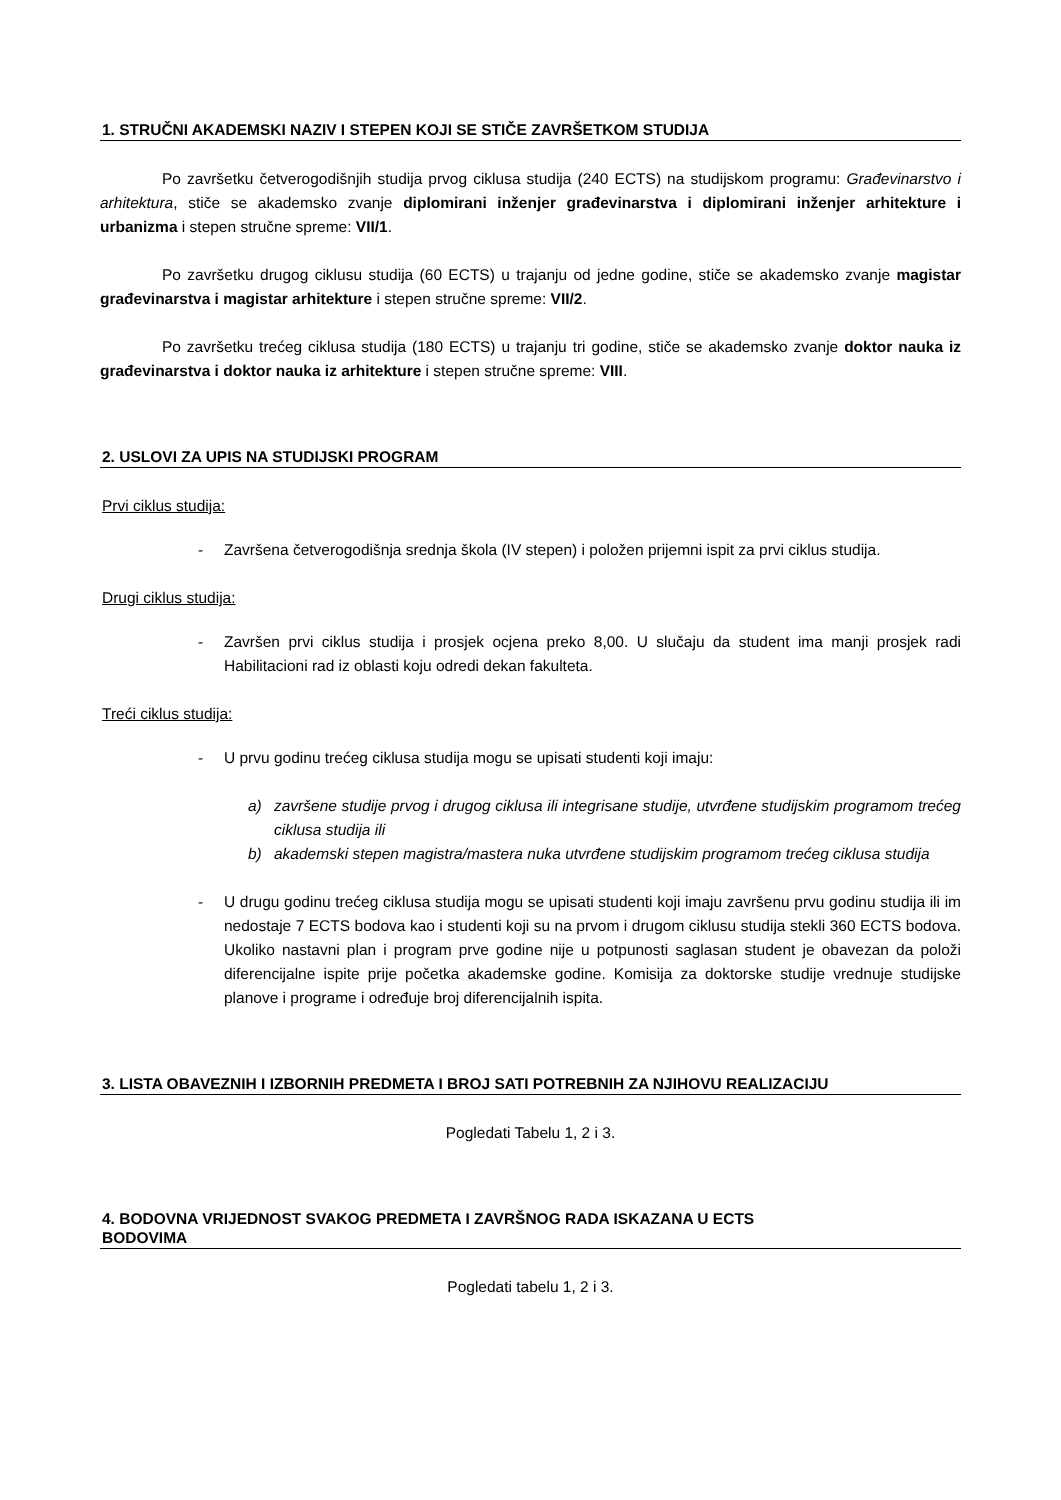1. STRUČNI AKADEMSKI NAZIV I STEPEN KOJI SE STIČE ZAVRŠETKOM STUDIJA
Po završetku četverogodišnjih studija prvog ciklusa studija (240 ECTS) na studijskom programu: Građevinarstvo i arhitektura, stiče se akademsko zvanje diplomirani inženjer građevinarstva i diplomirani inženjer arhitekture i urbanizma i stepen stručne spreme: VII/1.
Po završetku drugog ciklusu studija (60 ECTS) u trajanju od jedne godine, stiče se akademsko zvanje magistar građevinarstva i magistar arhitekture i stepen stručne spreme: VII/2.
Po završetku trećeg ciklusa studija (180 ECTS) u trajanju tri godine, stiče se akademsko zvanje doktor nauka iz građevinarstva i doktor nauka iz arhitekture i stepen stručne spreme: VIII.
2. USLOVI ZA UPIS NA STUDIJSKI PROGRAM
Prvi ciklus studija:
- Završena četverogodišnja srednja škola (IV stepen) i položen prijemni ispit za prvi ciklus studija.
Drugi ciklus studija:
- Završen prvi ciklus studija i prosjek ocjena preko 8,00. U slučaju da student ima manji prosjek radi Habilitacioni rad iz oblasti koju odredi dekan fakulteta.
Treći ciklus studija:
- U prvu godinu trećeg ciklusa studija mogu se upisati studenti koji imaju:
a) završene studije prvog i drugog ciklusa ili integrisane studije, utvrđene studijskim programom trećeg ciklusa studija ili
b) akademski stepen magistra/mastera nuka utvrđene studijskim programom trećeg ciklusa studija
- U drugu godinu trećeg ciklusa studija mogu se upisati studenti koji imaju završenu prvu godinu studija ili im nedostaje 7 ECTS bodova kao i studenti koji su na prvom i drugom ciklusu studija stekli 360 ECTS bodova. Ukoliko nastavni plan i program prve godine nije u potpunosti saglasan student je obavezan da položi diferencijalne ispite prije početka akademske godine. Komisija za doktorske studije vrednuje studijske planove i programe i određuje broj diferencijalnih ispita.
3. LISTA OBAVEZNIH I IZBORNIH PREDMETA I BROJ SATI POTREBNIH ZA NJIHOVU REALIZACIJU
Pogledati Tabelu 1, 2 i 3.
4. BODOVNA VRIJEDNOST SVAKOG PREDMETA I ZAVRŠNOG RADA ISKAZANA U ECTS
BODOVIMA
Pogledati tabelu 1, 2 i 3.